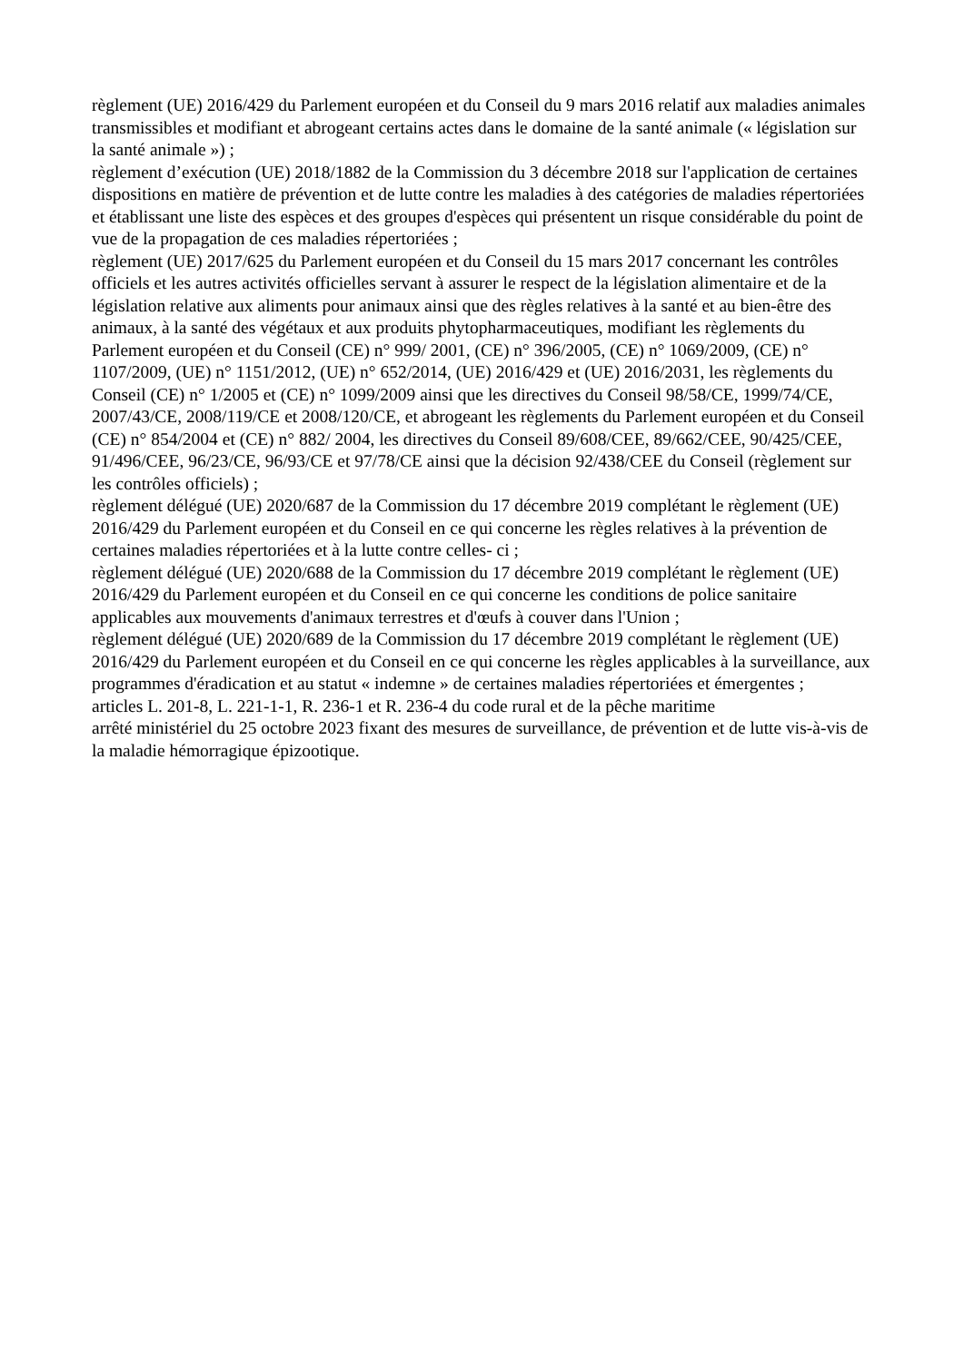règlement (UE) 2016/429 du Parlement européen et du Conseil du 9 mars 2016 relatif aux maladies animales transmissibles et modifiant et abrogeant certains actes dans le domaine de la santé animale (« législation sur la santé animale ») ;
règlement d’exécution (UE) 2018/1882 de la Commission du 3 décembre 2018 sur l'application de certaines dispositions en matière de prévention et de lutte contre les maladies à des catégories de maladies répertoriées et établissant une liste des espèces et des groupes d'espèces qui présentent un risque considérable du point de vue de la propagation de ces maladies répertoriées ;
règlement (UE) 2017/625 du Parlement européen et du Conseil du 15 mars 2017 concernant les contrôles officiels et les autres activités officielles servant à assurer le respect de la législation alimentaire et de la législation relative aux aliments pour animaux ainsi que des règles relatives à la santé et au bien-être des animaux, à la santé des végétaux et aux produits phytopharmaceutiques, modifiant les règlements du Parlement européen et du Conseil (CE) n° 999/ 2001, (CE) n° 396/2005, (CE) n° 1069/2009, (CE) n° 1107/2009, (UE) n° 1151/2012, (UE) n° 652/2014, (UE) 2016/429 et (UE) 2016/2031, les règlements du Conseil (CE) n° 1/2005 et (CE) n° 1099/2009 ainsi que les directives du Conseil 98/58/CE, 1999/74/CE, 2007/43/CE, 2008/119/CE et 2008/120/CE, et abrogeant les règlements du Parlement européen et du Conseil (CE) n° 854/2004 et (CE) n° 882/ 2004, les directives du Conseil 89/608/CEE, 89/662/CEE, 90/425/CEE, 91/496/CEE, 96/23/CE, 96/93/CE et 97/78/CE ainsi que la décision 92/438/CEE du Conseil (règlement sur les contrôles officiels) ;
règlement délégué (UE) 2020/687 de la Commission du 17 décembre 2019 complétant le règlement (UE) 2016/429 du Parlement européen et du Conseil en ce qui concerne les règles relatives à la prévention de certaines maladies répertoriées et à la lutte contre celles- ci ;
règlement délégué (UE) 2020/688 de la Commission du 17 décembre 2019 complétant le règlement (UE) 2016/429 du Parlement européen et du Conseil en ce qui concerne les conditions de police sanitaire applicables aux mouvements d'animaux terrestres et d'œufs à couver dans l'Union ;
règlement délégué (UE) 2020/689 de la Commission du 17 décembre 2019 complétant le règlement (UE) 2016/429 du Parlement européen et du Conseil en ce qui concerne les règles applicables à la surveillance, aux programmes d'éradication et au statut « indemne » de certaines maladies répertoriées et émergentes ;
articles L. 201-8, L. 221-1-1, R. 236-1 et R. 236-4 du code rural et de la pêche maritime
arrêté ministériel du 25 octobre 2023 fixant des mesures de surveillance, de prévention et de lutte vis-à-vis de la maladie hémorragique épizootique.